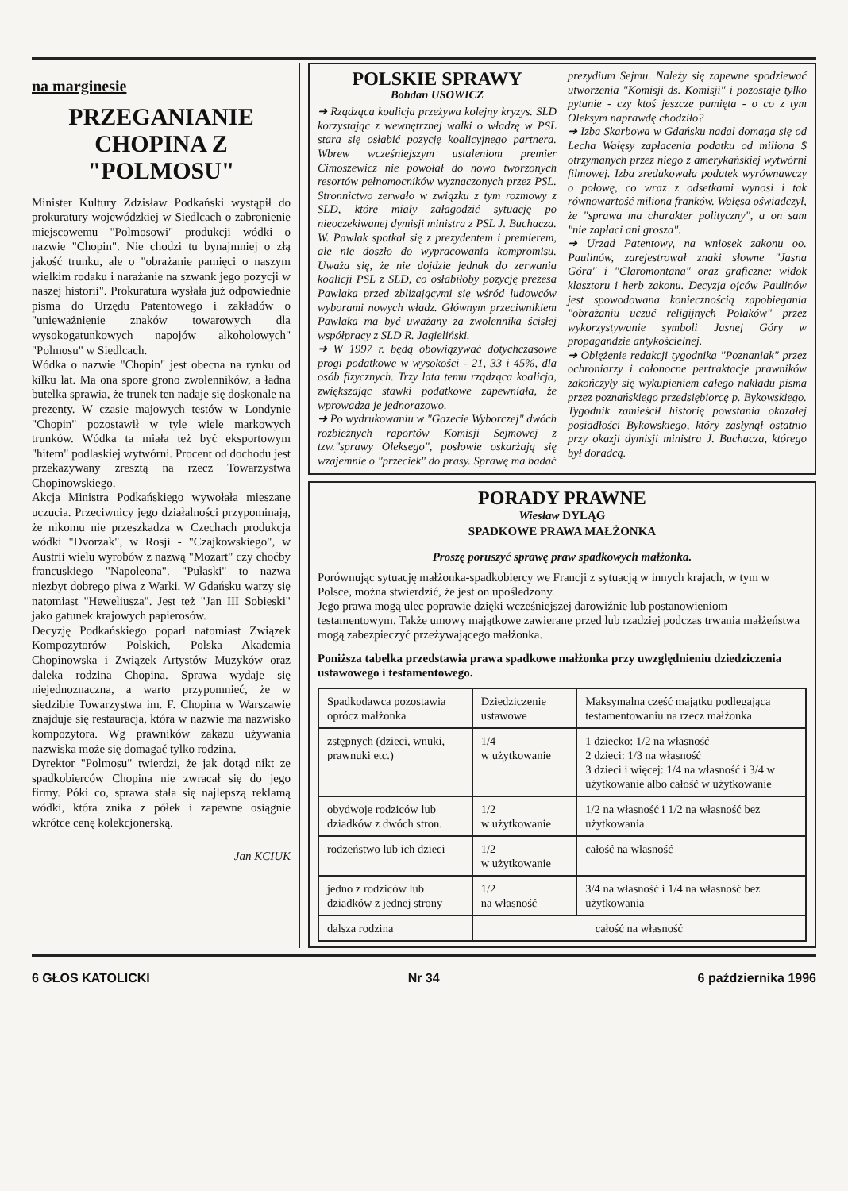na marginesie
PRZEGANIANIE CHOPINA Z "POLMOSU"
Minister Kultury Zdzisław Podkański wystąpił do prokuratury wojewódzkiej w Siedlcach o zabronienie miejscowemu "Polmosowi" produkcji wódki o nazwie "Chopin". Nie chodzi tu bynajmniej o złą jakość trunku, ale o "obrażanie pamięci o naszym wielkim rodaku i narażanie na szwank jego pozycji w naszej historii". Prokuratura wysłała już odpowiednie pisma do Urzędu Patentowego i zakładów o "unieważnienie znaków towarowych dla wysokogatunkowych napojów alkoholowych" "Polmosu" w Siedlcach.
Wódka o nazwie "Chopin" jest obecna na rynku od kilku lat. Ma ona spore grono zwolenników, a ładna butelka sprawia, że trunek ten nadaje się doskonale na prezenty. W czasie majowych testów w Londynie "Chopin" pozostawił w tyle wiele markowych trunków. Wódka ta miała też być eksportowym "hitem" podlaskiej wytwórni. Procent od dochodu jest przekazywany zresztą na rzecz Towarzystwa Chopinowskiego.
Akcja Ministra Podkańskiego wywołała mieszane uczucia. Przeciwnicy jego działalności przypominają, że nikomu nie przeszkadza w Czechach produkcja wódki "Dvorzak", w Rosji - "Czajkowskiego", w Austrii wielu wyrobów z nazwą "Mozart" czy choćby francuskiego "Napoleona". "Pułaski" to nazwa niezbyt dobrego piwa z Warki. W Gdańsku warzy się natomiast "Heweliusza". Jest też "Jan III Sobieski" jako gatunek krajowych papierosów.
Decyzję Podkańskiego poparł natomiast Związek Kompozytorów Polskich, Polska Akademia Chopinowska i Związek Artystów Muzyków oraz daleka rodzina Chopina. Sprawa wydaje się niejednoznaczna, a warto przypomnieć, że w siedzibie Towarzystwa im. F. Chopina w Warszawie znajduje się restauracja, która w nazwie ma nazwisko kompozytora. Wg prawników zakazu używania nazwiska może się domagać tylko rodzina.
Dyrektor "Polmosu" twierdzi, że jak dotąd nikt ze spadkobierców Chopina nie zwracał się do jego firmy. Póki co, sprawa stała się najlepszą reklamą wódki, która znika z półek i zapewne osiągnie wkrótce cenę kolekcjonerską.
Jan KCIUK
POLSKIE SPRAWY
Bohdan USOWICZ
➜ Rządząca koalicja przeżywa kolejny kryzys. SLD korzystając z wewnętrznej walki o władzę w PSL stara się osłabić pozycję koalicyjnego partnera. Wbrew wcześniejszym ustaleniom premier Cimoszewicz nie powołał do nowo tworzonych resortów pełnomocników wyznaczonych przez PSL. Stronnictwo zerwało w związku z tym rozmowy z SLD, które miały załagodzić sytuację po nieoczekiwanej dymisji ministra z PSL J. Buchacza. W. Pawlak spotkał się z prezydentem i premierem, ale nie doszło do wypracowania kompromisu. Uważa się, że nie dojdzie jednak do zerwania koalicji PSL z SLD, co osłabiłoby pozycję prezesa Pawlaka przed zbliżającymi się wśród ludowców wyborami nowych władz. Głównym przeciwnikiem Pawlaka ma być uważany za zwolennika ścisłej współpracy z SLD R. Jagieliński.
➜ W 1997 r. będą obowiązywać dotychczasowe progi podatkowe w wysokości - 21, 33 i 45%, dla osób fizycznych. Trzy lata temu rządząca koalicja, zwiększając stawki podatkowe zapewniała, że wprowadza je jednorazowo.
➜ Po wydrukowaniu w "Gazecie Wyborczej" dwóch rozbieżnych raportów Komisji Sejmowej z tzw."sprawy Oleksego", posłowie oskarżają się wzajemnie o "przeciek" do prasy. Sprawę ma badać
prezydium Sejmu. Należy się zapewne spodziewać utworzenia "Komisji ds. Komisji" i pozostaje tylko pytanie - czy ktoś jeszcze pamięta - o co z tym Oleksym naprawdę chodziło?
➜ Izba Skarbowa w Gdańsku nadal domaga się od Lecha Wałęsy zapłacenia podatku od miliona $ otrzymanych przez niego z amerykańskiej wytwórni filmowej. Izba zredukowała podatek wyrównawczy o połowę, co wraz z odsetkami wynosi i tak równowartość miliona franków. Wałęsa oświadczył, że "sprawa ma charakter polityczny", a on sam "nie zapłaci ani grosza".
➜ Urząd Patentowy, na wniosek zakonu oo. Paulinów, zarejestrował znaki słowne "Jasna Góra" i "Claromontana" oraz graficzne: widok klasztoru i herb zakonu. Decyzja ojców Paulinów jest spowodowana koniecznością zapobiegania "obrażaniu uczuć religijnych Polaków" przez wykorzystywanie symboli Jasnej Góry w propagandzie antykościelnej.
➜ Oblężenie redakcji tygodnika "Poznaniak" przez ochroniarzy i całonocne pertraktacje prawników zakończyły się wykupieniem całego nakładu pisma przez poznańskiego przedsiębiorcę p. Bykowskiego. Tygodnik zamieścił historię powstania okazałej posiadłości Bykowskiego, który zasłynął ostatnio przy okazji dymisji ministra J. Buchacza, którego był doradcą.
PORADY PRAWNE
Wiesław DYLĄG
SPADKOWE PRAWA MAŁŻONKA
Proszę poruszyć sprawę praw spadkowych małżonka.
Porównując sytuację małżonka-spadkobiercy we Francji z sytuacją w innych krajach, w tym w Polsce, można stwierdzić, że jest on upośledzony.
Jego prawa mogą ulec poprawie dzięki wcześniejszej darowiźnie lub postanowieniom testamentowym. Także umowy majątkowe zawierane przed lub rzadziej podczas trwania małżeństwa mogą zabezpieczyć przeżywającego małżonka.
Poniższa tabelka przedstawia prawa spadkowe małżonka przy uwzględnieniu dziedziczenia ustawowego i testamentowego.
| Spadkodawca pozostawia oprócz małżonka | Dziedziczenie ustawowe | Maksymalna część majątku podlegająca testamentowaniu na rzecz małżonka |
| zstępnych (dzieci, wnuki, prawnuki etc.) | 1/4 w użytkowanie | 1 dziecko: 1/2 na własność 2 dzieci: 1/3 na własność 3 dzieci i więcej: 1/4 na własność i 3/4 w użytkowanie albo całość w użytkowanie |
| obydwoje rodziców lub dziadków z dwóch stron. | 1/2 w użytkowanie | 1/2 na własność i 1/2 na własność bez użytkowania |
| rodzeństwo lub ich dzieci | 1/2 w użytkowanie | całość na własność |
| jedno z rodziców lub dziadków z jednej strony | 1/2 na własność | 3/4 na własność i 1/4 na własność bez użytkowania |
| dalsza rodzina | całość na własność | |
6 GŁOS KATOLICKI Nr 34 6 października 1996